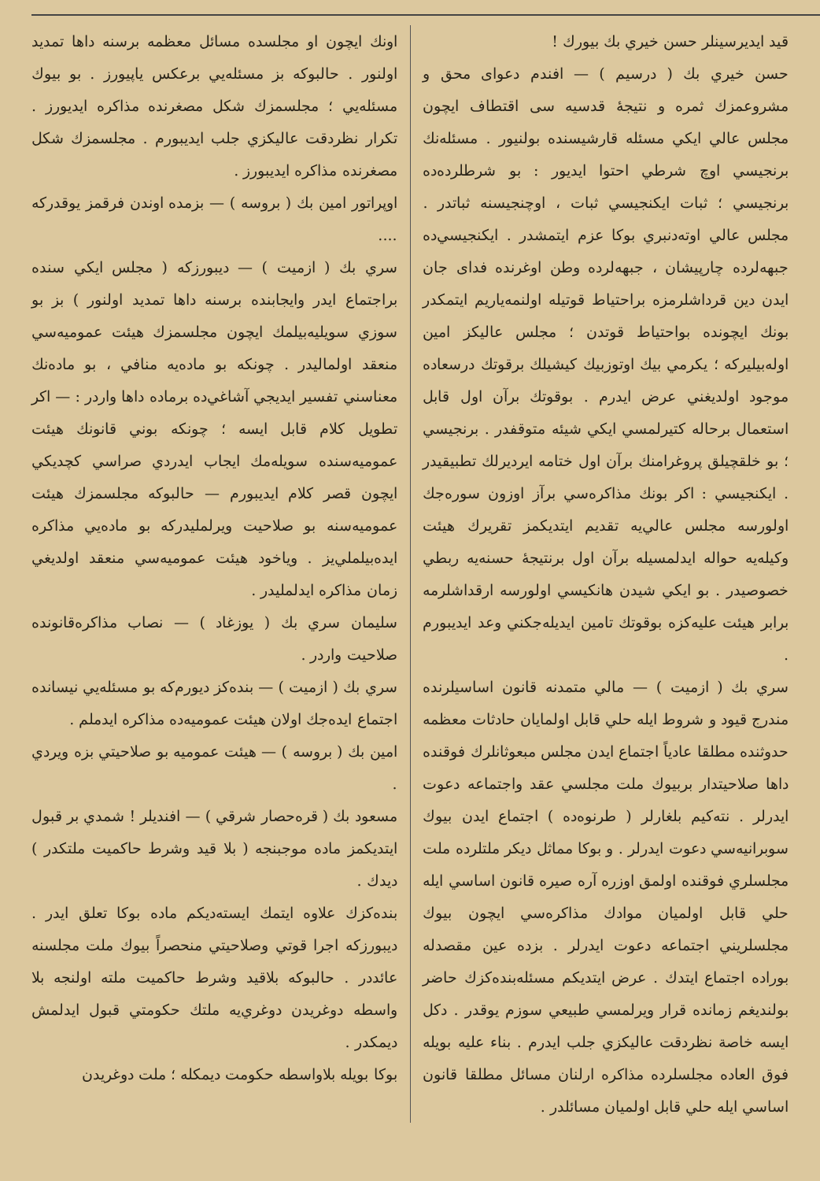قيد ايديرسينلر حسن خيري بك بيورك !
حسن خيري بك ( درسيم ) — افندم دعواى محق و مشروعمزك ثمره و نتيجهٔ قدسيه سى اقتطاف ايچون مجلس عالي ايكي مسئله قارشيسنده بولنيور . مسئله‌نك برنجيسي اوچ شرطي احتوا ايديور : بو شرطلرده‌ده برنجيسي ؛ ثبات ايكنجيسي ثبات ، اوچنجيسنه ثباتدر . مجلس عالي اوته‌دنبري بوكا عزم ايتمشدر . ايكنجيسي‌ده جبهه‌لرده چارپيشان ، جبهه‌لرده وطن اوغرنده فداى جان ايدن دين قرداشلرمزه براحتياط قوتيله اولنمه‌ياريم ايتمكدر بونك ايچونده بواحتياط قوتدن ؛ مجلس عاليكز امين اوله‌بيليركه ؛ يكرمي بيك اوتوزبيك كيشيلك برقوتك درسعاده موجود اولديغني عرض ايدرم . بوقوتك برآن اول قابل استعمال برحاله كتيرلمسي ايكي شيئه متوقفدر . برنجيسي ؛ بو خلقچيلق پروغرامنك برآن اول ختامه ايرديرلك تطبيقيدر . ايكنجيسي : اكر بونك مذاكره‌سي برآز اوزون سوره‌جك اولورسه مجلس عالي‌يه تقديم ايتديكمز تقريرك هيئت وكيله‌يه حواله ايدلمسيله برآن اول برنتيجهٔ حسنه‌يه ربطي خصوصيدر . بو ايكي شيدن هانكيسي اولورسه ارقداشلرمه برابر هيئت عليه‌كزه بوقوتك تامين ايديله‌جكني وعد ايديبورم .
سري بك ( ازميت ) — مالي متمدنه قانون اساسيلرنده مندرج قيود و شروط ايله حلي قابل اولمايان حادثات معظمه حدوثنده مطلقا عادياً اجتماع ايدن مجلس مبعوثانلرك فوقنده داها صلاحيتدار بربيوك ملت مجلسي عقد واجتماعه دعوت ايدرلر . نته‌كيم بلغارلر ( طرنوه‌ده ) اجتماع ايدن بيوك سوبرانيه‌سي دعوت ايدرلر . و بوكا مماثل ديكر ملتلرده ملت مجلسلري فوقنده اولمق اوزره آره صيره قانون اساسي ايله حلي قابل اولميان موادك مذاكره‌سي ايچون بيوك مجلسلريني اجتماعه دعوت ايدرلر . بزده عين مقصدله بوراده اجتماع ايتدك . عرض ايتديكم مسئله‌بنده‌كزك حاضر بولنديغم زمانده قرار ويرلمسي طبيعي سوزم يوقدر . دكل ايسه خاصة نظردقت عاليكزي جلب ايدرم . بناء عليه بويله فوق العاده مجلسلرده مذاكره ارلنان مسائل مطلقا قانون اساسي ايله حلي قابل اولميان مسائلدر .
اونك ايچون او مجلسده مسائل معظمه برسنه داها تمديد اولنور . حالبوكه بز مسئله‌يي برعكس ياپيورز . بو بيوك مسئله‌يي ؛ مجلسمزك شكل مصغرنده مذاكره ايديورز . تكرار نظردقت عاليكزي جلب ايديبورم . مجلسمزك شكل مصغرنده مذاكره ايديبورز .
اوپراتور امين بك ( بروسه ) — بزمده اوندن فرقمز يوقدركه ....
سري بك ( ازميت ) — ديبورزكه ( مجلس ايكي سنده براجتماع ايدر وايجابنده برسنه داها تمديد اولنور ) بز بو سوزي سويليه‌بيلمك ايچون مجلسمزك هيئت عموميه‌سي منعقد اولماليدر . چونكه بو ماده‌يه منافي ، بو ماده‌نك معناسني تفسير ايديجي آشاغي‌ده برماده داها واردر : — اكر تطويل كلام قابل ايسه ؛ چونكه بوني قانونك هيئت عموميه‌سنده سويله‌مك ايجاب ايدردي صراسي كچديكي ايچون قصر كلام ايديبورم — حالبوكه مجلسمزك هيئت عموميه‌سنه بو صلاحيت ويرلمليدركه بو ماده‌يي مذاكره ايده‌بيلملي‌يز . وياخود هيئت عموميه‌سي منعقد اولديغي زمان مذاكره ايدلمليدر .
سليمان سري بك ( يوزغاد ) — نصاب مذاكره‌قانونده صلاحيت واردر .
سري بك ( ازميت ) — بنده‌كز ديورم‌كه بو مسئله‌يي نيسانده اجتماع ايده‌جك اولان هيئت عموميه‌ده مذاكره ايدملم .
امين بك ( بروسه ) — هيئت عموميه بو صلاحيتي بزه ويردي .
مسعود بك ( قره‌حصار شرقي ) — افنديلر ! شمدي بر قبول ايتديكمز ماده موجبنجه ( بلا قيد وشرط حاكميت ملتكدر ) ديدك .
بنده‌كزك علاوه ايتمك ايسته‌ديكم ماده بوكا تعلق ايدر . ديبورزكه اجرا قوتي وصلاحيتي منحصراً بيوك ملت مجلسنه عائددر . حالبوكه بلاقيد وشرط حاكميت ملته اولنجه بلا واسطه دوغريدن دوغري‌يه ملتك حكومتي قبول ايدلمش ديمكدر .
بوكا بويله بلاواسطه حكومت ديمكله ؛ ملت دوغريدن